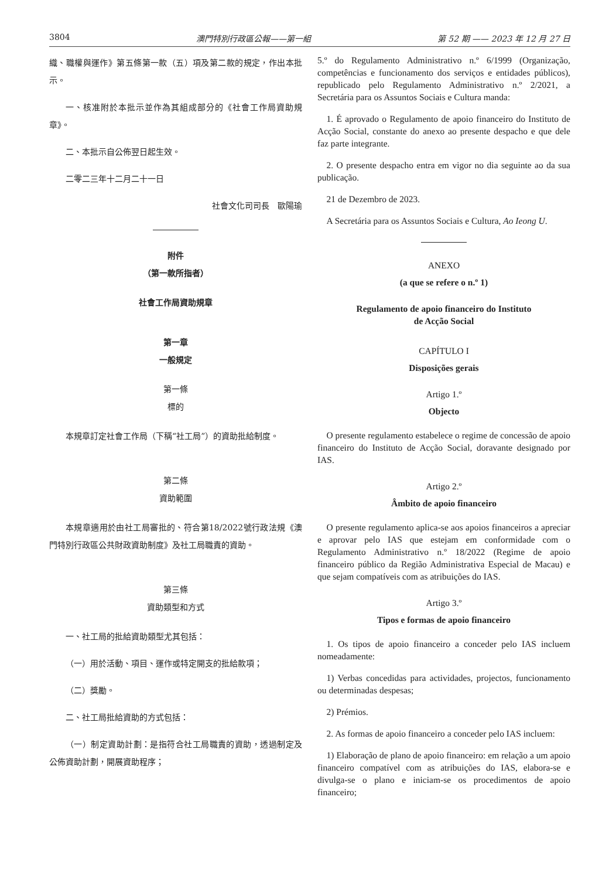3804 澳門特別行政區公報——第一組 第 52 期 —— 2023 年 12 月 27 日
織、職權與運作》第五條第一款（五）項及第二款的規定，作出本批示。
一、核准附於本批示並作為其組成部分的《社會工作局資助規章》。
二、本批示自公佈翌日起生效。
二零二三年十二月二十一日
社會文化司司長　歐陽瑜
附件
（第一款所指者）
社會工作局資助規章
第一章
一般規定
第一條
標的
本規章訂定社會工作局（下稱“社工局”）的資助批給制度。
第二條
資助範圍
本規章適用於由社工局審批的、符合第18/2022號行政法規《澳門特別行政區公共財政資助制度》及社工局職責的資助。
第三條
資助類型和方式
一、社工局的批給資助類型尤其包括：
（一）用於活動、項目、運作或特定開支的批給款項；
（二）獎勵。
二、社工局批給資助的方式包括：
（一）制定資助計劃：是指符合社工局職責的資助，透過制定及公佈資助計劃，開展資助程序；
5.º do Regulamento Administrativo n.º 6/1999 (Organização, competências e funcionamento dos serviços e entidades públicos), republicado pelo Regulamento Administrativo n.º 2/2021, a Secretária para os Assuntos Sociais e Cultura manda:
1. É aprovado o Regulamento de apoio financeiro do Instituto de Acção Social, constante do anexo ao presente despacho e que dele faz parte integrante.
2. O presente despacho entra em vigor no dia seguinte ao da sua publicação.
21 de Dezembro de 2023.
A Secretária para os Assuntos Sociais e Cultura, Ao Ieong U.
ANEXO
(a que se refere o n.º 1)
Regulamento de apoio financeiro do Instituto
de Acção Social
CAPÍTULO I
Disposições gerais
Artigo 1.º
Objecto
O presente regulamento estabelece o regime de concessão de apoio financeiro do Instituto de Acção Social, doravante designado por IAS.
Artigo 2.º
Âmbito de apoio financeiro
O presente regulamento aplica-se aos apoios financeiros a apreciar e aprovar pelo IAS que estejam em conformidade com o Regulamento Administrativo n.º 18/2022 (Regime de apoio financeiro público da Região Administrativa Especial de Macau) e que sejam compatíveis com as atribuições do IAS.
Artigo 3.º
Tipos e formas de apoio financeiro
1. Os tipos de apoio financeiro a conceder pelo IAS incluem nomeadamente:
1) Verbas concedidas para actividades, projectos, funcionamento ou determinadas despesas;
2) Prémios.
2. As formas de apoio financeiro a conceder pelo IAS incluem:
1) Elaboração de plano de apoio financeiro: em relação a um apoio financeiro compatível com as atribuições do IAS, elabora-se e divulga-se o plano e iniciam-se os procedimentos de apoio financeiro;